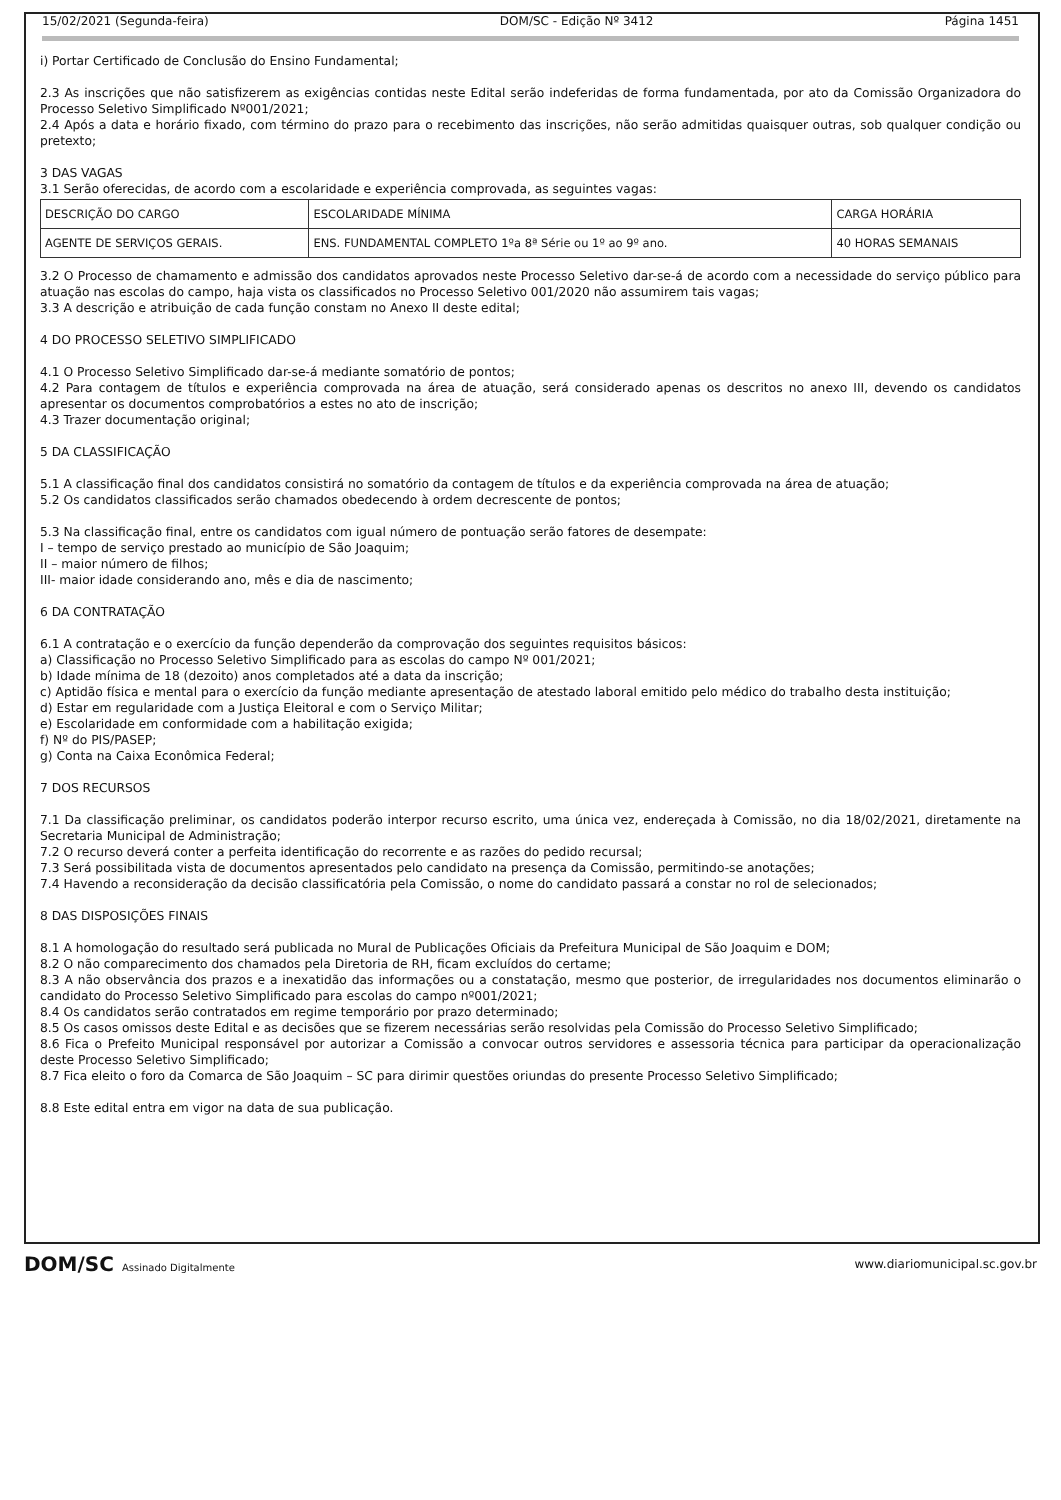15/02/2021 (Segunda-feira) DOM/SC - Edição Nº 3412 Página 1451
i) Portar Certificado de Conclusão do Ensino Fundamental;
2.3 As inscrições que não satisfizerem as exigências contidas neste Edital serão indeferidas de forma fundamentada, por ato da Comissão Organizadora do Processo Seletivo Simplificado Nº001/2021;
2.4 Após a data e horário fixado, com término do prazo para o recebimento das inscrições, não serão admitidas quaisquer outras, sob qualquer condição ou pretexto;
3 DAS VAGAS
3.1 Serão oferecidas, de acordo com a escolaridade e experiência comprovada, as seguintes vagas:
| DESCRIÇÃO DO CARGO | ESCOLARIDADE MÍNIMA | CARGA HORÁRIA |
| AGENTE DE SERVIÇOS GERAIS. | ENS. FUNDAMENTAL COMPLETO 1ºa 8ª Série ou 1º ao 9º ano. | 40 HORAS SEMANAIS |
3.2 O Processo de chamamento e admissão dos candidatos aprovados neste Processo Seletivo dar-se-á de acordo com a necessidade do serviço público para atuação nas escolas do campo, haja vista os classificados no Processo Seletivo 001/2020 não assumirem tais vagas;
3.3 A descrição e atribuição de cada função constam no Anexo II deste edital;
4 DO PROCESSO SELETIVO SIMPLIFICADO
4.1 O Processo Seletivo Simplificado dar-se-á mediante somatório de pontos;
4.2 Para contagem de títulos e experiência comprovada na área de atuação, será considerado apenas os descritos no anexo III, devendo os candidatos apresentar os documentos comprobatórios a estes no ato de inscrição;
4.3 Trazer documentação original;
5 DA CLASSIFICAÇÃO
5.1 A classificação final dos candidatos consistirá no somatório da contagem de títulos e da experiência comprovada na área de atuação;
5.2 Os candidatos classificados serão chamados obedecendo à ordem decrescente de pontos;
5.3 Na classificação final, entre os candidatos com igual número de pontuação serão fatores de desempate:
I – tempo de serviço prestado ao município de São Joaquim;
II – maior número de filhos;
III- maior idade considerando ano, mês e dia de nascimento;
6 DA CONTRATAÇÃO
6.1 A contratação e o exercício da função dependerão da comprovação dos seguintes requisitos básicos:
a) Classificação no Processo Seletivo Simplificado para as escolas do campo Nº 001/2021;
b) Idade mínima de 18 (dezoito) anos completados até a data da inscrição;
c) Aptidão física e mental para o exercício da função mediante apresentação de atestado laboral emitido pelo médico do trabalho desta instituição;
d) Estar em regularidade com a Justiça Eleitoral e com o Serviço Militar;
e) Escolaridade em conformidade com a habilitação exigida;
f) Nº do PIS/PASEP;
g) Conta na Caixa Econômica Federal;
7 DOS RECURSOS
7.1 Da classificação preliminar, os candidatos poderão interpor recurso escrito, uma única vez, endereçada à Comissão, no dia 18/02/2021, diretamente na Secretaria Municipal de Administração;
7.2 O recurso deverá conter a perfeita identificação do recorrente e as razões do pedido recursal;
7.3 Será possibilitada vista de documentos apresentados pelo candidato na presença da Comissão, permitindo-se anotações;
7.4 Havendo a reconsideração da decisão classificatória pela Comissão, o nome do candidato passará a constar no rol de selecionados;
8 DAS DISPOSIÇÕES FINAIS
8.1 A homologação do resultado será publicada no Mural de Publicações Oficiais da Prefeitura Municipal de São Joaquim e DOM;
8.2 O não comparecimento dos chamados pela Diretoria de RH, ficam excluídos do certame;
8.3 A não observância dos prazos e a inexatidão das informações ou a constatação, mesmo que posterior, de irregularidades nos documentos eliminarão o candidato do Processo Seletivo Simplificado para escolas do campo nº001/2021;
8.4 Os candidatos serão contratados em regime temporário por prazo determinado;
8.5 Os casos omissos deste Edital e as decisões que se fizerem necessárias serão resolvidas pela Comissão do Processo Seletivo Simplificado;
8.6 Fica o Prefeito Municipal responsável por autorizar a Comissão a convocar outros servidores e assessoria técnica para participar da operacionalização deste Processo Seletivo Simplificado;
8.7 Fica eleito o foro da Comarca de São Joaquim – SC para dirimir questões oriundas do presente Processo Seletivo Simplificado;
8.8 Este edital entra em vigor na data de sua publicação.
DOM/SC Assinado Digitalmente www.diariomunicipal.sc.gov.br